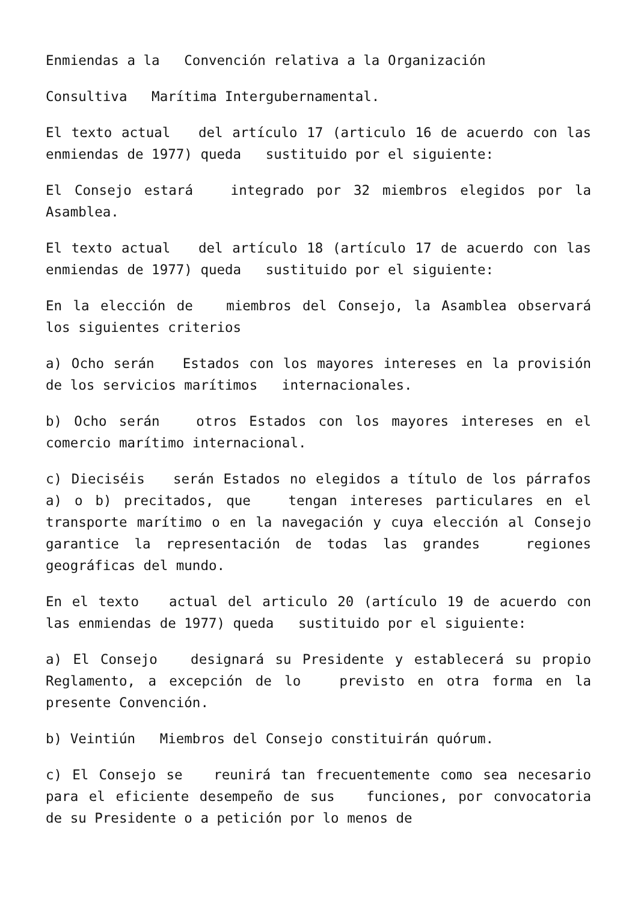Enmiendas a la Convención relativa a la Organización
Consultiva Marítima Intergubernamental.
El texto actual del artículo 17 (articulo 16 de acuerdo con las enmiendas de 1977) queda sustituido por el siguiente:
El Consejo estará integrado por 32 miembros elegidos por la Asamblea.
El texto actual del artículo 18 (artículo 17 de acuerdo con las enmiendas de 1977) queda sustituido por el siguiente:
En la elección de miembros del Consejo, la Asamblea observará los siguientes criterios
a) Ocho serán Estados con los mayores intereses en la provisión de los servicios marítimos internacionales.
b) Ocho serán otros Estados con los mayores intereses en el comercio marítimo internacional.
c) Dieciséis serán Estados no elegidos a título de los párrafos a) o b) precitados, que tengan intereses particulares en el transporte marítimo o en la navegación y cuya elección al Consejo garantice la representación de todas las grandes regiones geográficas del mundo.
En el texto actual del articulo 20 (artículo 19 de acuerdo con las enmiendas de 1977) queda sustituido por el siguiente:
a) El Consejo designará su Presidente y establecerá su propio Reglamento, a excepción de lo previsto en otra forma en la presente Convención.
b) Veintiún Miembros del Consejo constituirán quórum.
c) El Consejo se reunirá tan frecuentemente como sea necesario para el eficiente desempeño de sus funciones, por convocatoria de su Presidente o a petición por lo menos de